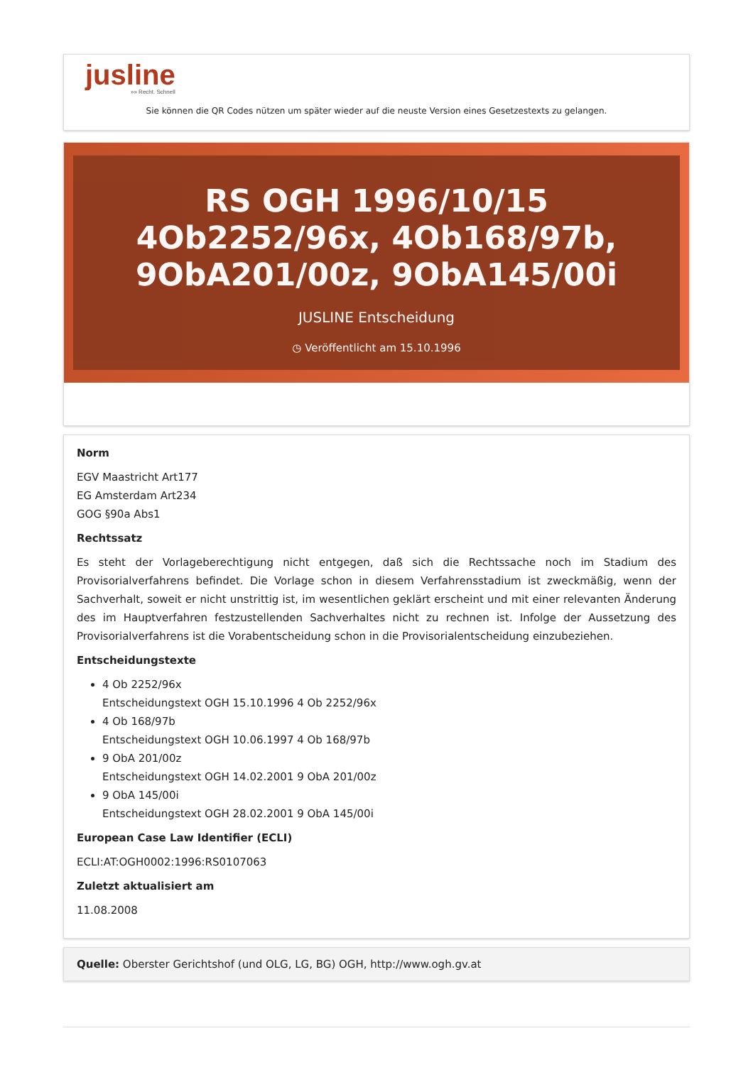jusline
»» Recht. Schnell
Sie können die QR Codes nützen um später wieder auf die neuste Version eines Gesetzestexts zu gelangen.
RS OGH 1996/10/15 4Ob2252/96x, 4Ob168/97b, 9ObA201/00z, 9ObA145/00i
JUSLINE Entscheidung
◷ Veröffentlicht am 15.10.1996
Norm
EGV Maastricht Art177
EG Amsterdam Art234
GOG §90a Abs1
Rechtssatz
Es steht der Vorlageberechtigung nicht entgegen, daß sich die Rechtssache noch im Stadium des Provisorialverfahrens befindet. Die Vorlage schon in diesem Verfahrensstadium ist zweckmäßig, wenn der Sachverhalt, soweit er nicht unstrittig ist, im wesentlichen geklärt erscheint und mit einer relevanten Änderung des im Hauptverfahren festzustellenden Sachverhaltes nicht zu rechnen ist. Infolge der Aussetzung des Provisorialverfahrens ist die Vorabentscheidung schon in die Provisorialentscheidung einzubeziehen.
Entscheidungstexte
4 Ob 2252/96x
Entscheidungstext OGH 15.10.1996 4 Ob 2252/96x
4 Ob 168/97b
Entscheidungstext OGH 10.06.1997 4 Ob 168/97b
9 ObA 201/00z
Entscheidungstext OGH 14.02.2001 9 ObA 201/00z
9 ObA 145/00i
Entscheidungstext OGH 28.02.2001 9 ObA 145/00i
European Case Law Identifier (ECLI)
ECLI:AT:OGH0002:1996:RS0107063
Zuletzt aktualisiert am
11.08.2008
Quelle: Oberster Gerichtshof (und OLG, LG, BG) OGH, http://www.ogh.gv.at